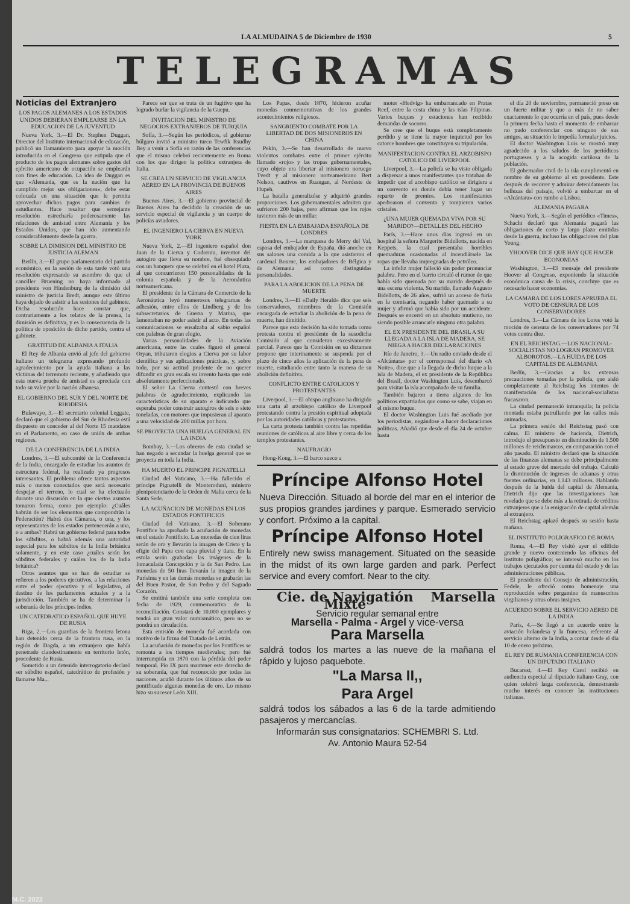LA ALMUDAINA 5 de Diciembre de 1930 5
TELEGRAMAS
Noticias del Extranjero
LOS PAGOS ALEMANES A LOS ESTADOS UNIDOS DEBIERAN EMPLEARSE EN LA EDUCACION DE LA JUVENTUD
Nueva York, 3.—El Dr. Stephen Duggan, Director del Instituto internacional de educación, publicó un llamamiento para apoyar la moción introducida en el Congreso que estipula que el producto de los pagos alemanes sobre gastos del ejército americano de ocupación se emplearán con fines de educación. La idea de Duggan es que «Alemania, que es la nación que ha cumplido mejor sus obligaciones», debe estar colocada en una situación que le permita aprovechar dichos pagos para cambios de estudiantes. Hace resaltar que semejante resolución estrecharía poderosamente las relaciones de amistad entre Alemania y los Estados Unidos, que han ido aumentando considerablemente desde la guerra.
SOBRE LA DIMISION DEL MINISTRO DE JUSTICIA ALEMAN
Berlín, 3.—El grupo parlamentario del partido económico, en la sesión de esta tarde votó una resolución expresando su asombro de que el canciller Bruening no haya informado al presidente von Hindenburg de la dimisión del ministro de justicia Bredt, aunque este último haya dejado de asistir a las sesiones del gabinete. Dicha resolución hace constar que, contrariamente a los relatos de la prensa, la dimisión es definitiva, y es la consecuencia de la política de oposición de dicho partido, contra el gabinete.
GRATITUD DE ALBANIA A ITALIA
El Rey de Albania envió al jefe del gobierno italiano un telegrama expresando profundo agradecimiento por la ayuda italiana a las víctimas del terremoto reciente, y añadiendo que esta nueva prueba de amistad es apreciada con todo su valor por la nación albanesa.
EL GOBIERNO DEL SUR Y DEL NORTE DE RHODESIA
Bulawayo, 3.—El secretario colonial Leggate, declaró que el gobierno del Sur de Rhodesia está dispuesto en conceder al del Norte 15 mandatos en el Parlamento, en caso de unión de ambas regiones.
DE LA CONFERENCIA DE LA INDIA
Londres, 3.—El subcomité de la Conferencia de la India, encargado de estudiar los asuntos de estructura federal, ha realizado ya progresos interesantes. El problema ofrece tantos aspectos más o menos conectados que será necesario despejar el terreno, lo cual se ha efectuado durante una discusión en la que ciertos asuntos tomaron forma, como por ejemplo: ¿Cuáles habrán de ser los elementos que compondrán la Federación? Habrá dos Cámaras, o una, y los representantes de los estados pertenecerán a una, o a ambas? Habrá un gobierno federal para todos los súbditos, o habrá además una autoridad especial para los súbditos de la India británica solamente, y en este caso ¿cuáles serán los súbditos federales y cuáles los de la India británica?
Otros asuntos que se han de estudiar se refieren a los poderes ejecutivos, a las relaciones entre el poder ejecutivo y el legislativo, al destino de los parlamentos actuales y a la jurisdicción. También se ha de determinar la soberanía de los príncipes indios.
UN CATEDRATICO ESPAÑOL QUE HUYE DE RUSIA
Riga, 2.—Los guardias de la frontera letona han detenido cerca de la frontera rusa, en la región de Dagda, a un extranjero que había penetrado clandestinamente en territorio letón, procedente de Rusia.
Sometido a un detenido interrogatorio declaró ser súbdito español, catedrático de profesión y llamarse Ma...
Parece ser que se trata de un fugitivo que ha logrado burlar la vigilancia de la Guepu.
INVITACION DEL MINISTRO DE NEGOCIOS EXTRANJEROS DE TURQUIA
Sofía, 3.—Según los periódicos, el gobierno búlgaro invitó a ministro turco Tewfik Rsudhy Bey a venir a Sofía en razón de las conferencias que el mismo celebró recientemente en Roma con los que dirigen la política extranjera de Italia.
SE CREA UN SERVICIO DE VIGILANCIA AEREO EN LA PROVINCIA DE BUENOS AIRES
Buenos Aires, 3.—El gobierno provincial de Buenos Aires ha decidido la creación de un servicio especial de vigilancia y un cuerpo de policías aviadores.
EL INGENIERO LA CIERVA EN NUEVA YORK
Nueva York, 2.—El ingeniero español don Juan de la Cierva y Codorniu, inventor del autogiro que lleva su nombre, fué obsequiado con un banquete que se celebró en el hotel Plaza, al que concurrieron 150 personalidades de la colonia española y de la Aeronáutica norteamericana.
El presidente de la Cámara de Comercio de la Aeronáutica leyó numerosos telegramas de adhesión, entre ellos de Lindberg y de los subsecretarios de Guerra y Marina, que lamentaban no poder asistir al acto. En todas las comunicaciones se ensalzaba al sabio español con palabras de gran elogio.
Varias personalidades de la Aviación americana, entre las cuales figuró el general Oryan, tributaron elogios a Cierva por su labor científica y sus aplicaciones prácticas, y, sobre todo, por su actitud prudente de no querer difundir en gran escala su invento hasta que esté absolutamente perfeccionado.
El señor La Cierva contestó con breves palabras de agradecimiento, explicando las características de su aparato e indicando que esperaba poder construir autogiros de seis o siete toneladas, con motores que impusieran al aparato a una velocidad de 200 millas por hora.
SE PROYECTA UNA HUELGA GENERAL EN LA INDIA
Bombay, 3.—Los obreros de esta ciudad se han negado a secundar la huelga general que se proyecta en toda la India.
HA MUERTO EL PRINCIPE PIGNATELLI
Ciudad del Vaticano, 3.—Ha fallecido el príncipe Pignatelli de Monteroduni, ministro plenipotenciario de la Orden de Malta cerca de la Santa Sede.
LA ACUÑACION DE MONEDAS EN LOS ESTADOS PONTIFICIOS
Ciudad del Vaticano, 3.—El Soberano Pontífice ha aprobado la acuñación de monedas en el estado Pontificio. Las monedas de cien liras serán de oro y llevarán la imagen de Cristo y la efigie del Papa con capa pluvial y tiara. En la estola serán grabadas las imágenes de la Inmaculada Concepción y la de San Pedro. Las monedas de 50 liras llevarán la imagen de la Purísima y en las demás monedas se grabarán las del Buen Pastor, de San Pedro y del Sagrado Corazón.
Se emitirá también una serie completa con fecha de 1929, conmemorativa de la reconciliación. Constará de 10.000 ejemplares y tendrá un gran valor numismático, pero no se pondrá en circulación.
Esta emisión de moneda fué acordada con motivo de la firma del Tratado de Letrán.
La acuñación de monedas por los Pontífices se remonta a los tiempos medievales; pero fué interrumpida en 1870 con la pérdida del poder temporal. Pío IX para mantener este derecho de su soberanía, que fué reconocido por todas las naciones, acuñó durante los últimos años de su pontificado algunas monedas de oro. Lo mismo hizo su sucesor León XIII.
Los Papas, desde 1870, hicieron acuñar monedas conmemorativas de los grandes acontecimientos religiosos.
SANGRIENTO COMBATE POR LA LIBERTAD DE DOS MISIONEROS EN CHINA
Pekín, 3.—Se han desarrollado de nuevo violentos combates entre el primer ejército llamado «rojo» y las tropas gubernamentales, cuyo objeto era libertar al misionero noruego Tvedt y al misionero norteamericano Bert Nelson, cautivos en Ruangan, al Nordeste de Hupeh.
La batalla generalizóse y adquirió grandes proporciones. Los gubernamentales admiten que sufrieron 200 bajas, pero afirman que los rojos tuvieron más de un millar.
FIESTA EN LA EMBAJADA ESPAÑOLA DE LONDRES
Londres, 3.—La marquesa de Merry del Val, esposa del embajador de España, dió anoche en sus salones una comida a la que asistieron el cardenal Bourne, los embajadores de Bélgica y de Alemania así como distinguidas personalidades.
PARA LA ABOLICION DE LA PENA DE MUERTE
Londres, 3.—El «Daily Herald» dice que seis conservadores, miembros de la Comisión encargada de estudiar la abolición de la pena de muerte, han dimitido.
Parece que esta decisión ha sido tomada como protesta contra el presidente de la susodicha Comisión al que consideran excesivamente parcial. Parece que la Comisión en su dictamen propone que interinamente se suspenda por el plazo de cinco años la aplicación de la pena de muerte, estudiando entre tanto la manera de su abolición definitiva.
CONFLICTO ENTRE CATOLICOS Y PROTESTANTES
Liverpool, 3.—El obispo anglicano ha dirigido una carta al arzobispo católico de Liverpool protestando contra la presión espiritual adoptada por las autoridades católicas y protestantes.
La carta protesta también contra las repetidas reuniones de católicos al aire libre y cerca de los templos protestantes.
NAUFRAGIO
Hong-Kong, 3.—El barco sueco a
motor «Hedvig» ha embarrancado en Pratas Reef, entre la costa china y las islas Filipinas. Varios buques y estaciones han recibido demandas de socorro.
Se cree que el buque está completamente perdido y se tiene la mayor inquietud por los catorce hombres que constituyen su tripulación.
MANIFESTACION CONTRA EL ARZOBISPO CATOLICO DE LIVERPOOL
Liverpool, 3.—La policía se ha visto obligada a dispersar a unos manifestantes que trataban de impedir que el arzobispo católico se dirigiera a un convento en donde debía tener lugar un reparto de premios. Los manifestantes apedrearon el convento y rompieron varios cristales.
¿UNA MUJER QUEMADA VIVA POR SU MARIDO?—DETALLES DEL HECHO
París, 3.—Hace unos días ingresó en un hospital la señora Margerite Bidellotts, nacida en Keppets, la cual presentaba horribles quemaduras ocasionadas al incendiársele las ropas que llevaba impregnadas de petróleo.
La infeliz mujer falleció sin poder pronunciar palabra. Pero en el barrio circuló el rumor de que había sido quemada por su marido después de una escena violenta. Su marido, llamado Augusto Bidellotts, de 26 años, sufrió un acceso de furia en la comisaría, negando haber quemado a su mujer y afirmó que había sido por un accidente. Después se encerró en un absoluto mutismo, no siendo posible arrancarle ninguna otra palabra.
EL EX PRESIDENTE DEL BRASIL A SU LLEGADA A LA ISLA DE MADERA, SE NIEGA A HACER DECLARACIONES
Río de Janeiro, 3.—Un radio enviado desde el «Alcántara» por el corresponsal del diario «A Noite», dice que a la llegada de dicho buque a la isla de Madera, el ex presidente de la República del Brasil, doctor Washington Luis, desembarcó para visitar la isla acompañado de su familia.
También bajaron a tierra algunos de los políticos expatriados que como se sabe, viajan en el mismo buque.
El doctor Washington Luis fué asediado por los periodistas, negándose a hacer declaraciones políticas. Añadió que desde el día 24 de octubre hasta
Príncipe Alfonso Hotel
Nueva Dirección. Situado al borde del mar en el interior de sus propios grandes jardines y parque. Esmerado servicio y confort. Próximo a la capital.
Príncipe Alfonso Hotel
Entirely new swiss management. Situated on the seaside in the midst of its own large garden and park. Perfect service and every comfort. Near to the city.
Cie. de Navigatión Mixte Marsella
Servicio regular semanal entre
Marsella - Palma - Argel y vice-versa
Para Marsella
saldrá todos los martes a las nueve de la mañana el rápido y lujoso paquebote.
"La Marsa II,,
Para Argel
saldrá todos los sábados a las 6 de la tarde admitiendo pasajeros y mercancías.
Informarán sus consignatarios: SCHEMBRI S. Ltd.
Av. Antonio Maura 52-54
el día 20 de noviembre, permaneció preso en un fuerte militar y que a más de no saber exactamente lo que ocurría en el país, pues desde la primera fecha hasta el momento de embarcar no pudo conferenciar con ninguno de sus amigos, su situación le impedía formular juicios.
El doctor Washington Luis se mostró muy agradecido a los saludos de los periódicos portugueses y a la acogida cariñosa de la población.
El gobernador civil de la isla cumplimentó en nombre de su gobierno al ex presidente. Este después de recorrer y admirar detenidamente las bellezas del paisaje, volvió a embarcar en el «Alcántara» con rumbo a Lisboa.
ALEMANIA PAGARA
Nueva York, 3.—Según el periódico «Times», Schacht declaró que Alemania pagará las obligaciones de corto y largo plazo emitidas desde la guerra, incluso las obligaciones del plan Young.
YHOOVER DICE QUE HAY QUE HACER ECONOMIAS
Washington, 3.—El mensaje del presidente Hoover al Congreso, exponiendo la situación económica causa de la crisis, concluye que es necesario hacer economías.
LA CAMARA DE LOS LORES APRUEBA EL VOTO DE CENSURA DE LOS CONSERVADORES
Londres, 3.—La Cámara de los Lores votó la moción de censura de los conservadores por 74 votos contra diez.
EN EL REICHSTAG.—LOS NACIONAL-SOCIALISTAS NO LOGRAN PROMOVER ALBOROTOS.—LA HUIDA DE LOS CAPITALES DE ALEMANIA
Berlín, 3.—Gracias a las extensas precauciones tomadas por la policía, que aisló completamente al Reichstag los intentos de manifestación de los nacional-socialistas fracasaron.
La ciudad permaneció intranquila; la policía montada estaba patrullando por las calles más animadas.
La primera sesión del Reichstag pasó con calma. El ministro de hacienda, Dietrich, introdujo el presupuesto en disminución de 1.500 millones de reichsmarcos, en comparación con el año pasado. El ministro declaró que la situación de las finanzas alemanas se debe principalmente al estado grave del mercado del trabajo. Calculó la disminución de ingresos de aduanas y otras fuentes ordinarias, en 1.143 millones. Hablando después de la huida del capital de Alemania, Dietrich dijo que las investigaciones han revelado que se debe más a la retirada de créditos extranjeros que a la emigración de capital alemán al extranjero.
El Reichstag aplazó después su sesión hasta mañana.
EL INSTITUTO POLIGRAFICO DE ROMA
Roma, 4.—El Rey visitó ayer el edificio grande y nuevo conteniendo las oficinas del Instituto poligráfico; se interesó mucho en los trabajos ejecutados por cuenta del estado y de las administraciones públicas.
El presidente del Consejo de administración, Fedele, le ofreció como homenaje una reproducción sobre pergamino de manuscritos virgilianos y otras obras insignes.
ACUERDO SOBRE EL SERVICIO AEREO DE LA INDIA
París, 4.—Se llegó a un acuerdo entre la aviación holandesa y la francesa, referente al servicio alterno de la India, a contar desde el día 10 de enero próximo.
EL REY DE RUMANIA CONFERENCIA CON UN DIPUTADO ITALIANO
Bucarest, 4.—El Rey Carol recibió en audiencia especial al diputado italiano Gray, con quien celebró larga conferencia, demostrando mucho interés en conocer las instituciones italianas.
M.C. 2022